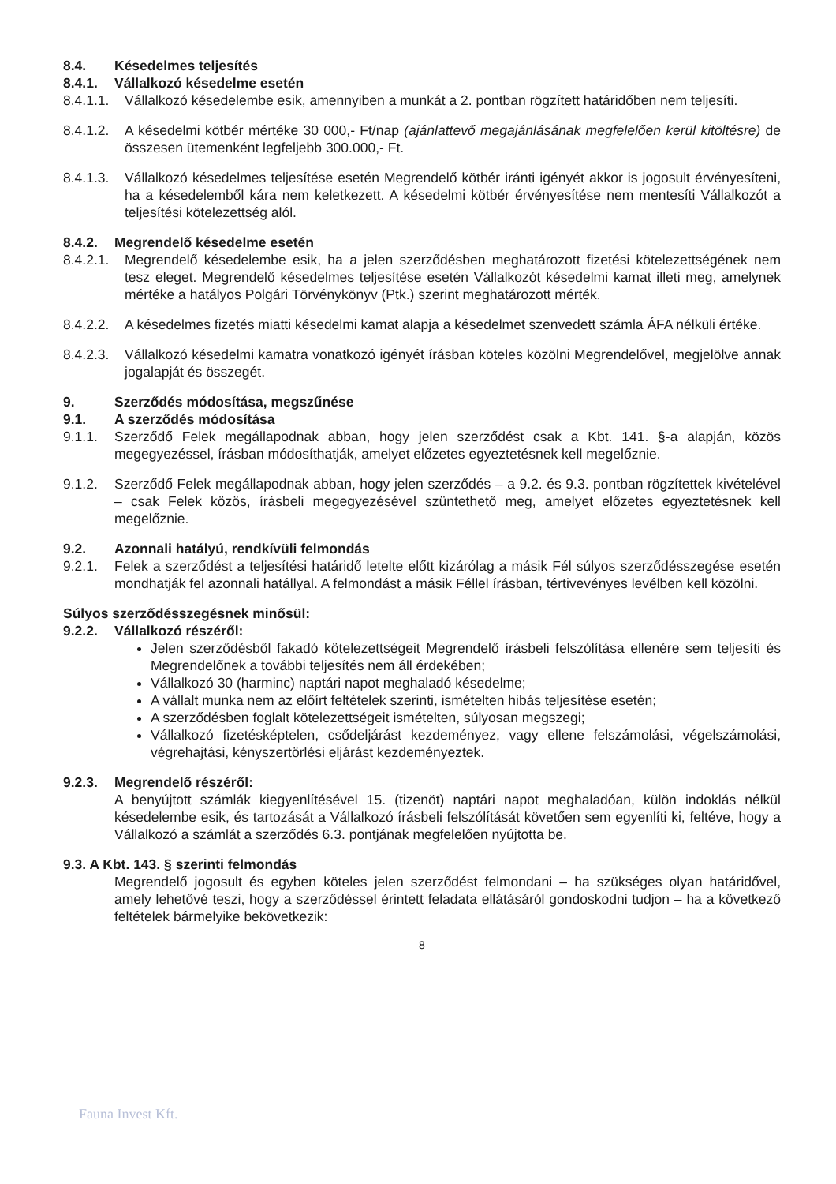8.4. Késedelmes teljesítés
8.4.1. Vállalkozó késedelme esetén
8.4.1.1.
Vállalkozó késedelembe esik, amennyiben a munkát a 2. pontban rögzített határidőben nem teljesíti.
8.4.1.2.
A késedelmi kötbér mértéke 30 000,- Ft/nap (ajánlattevő megajánlásának megfelelően kerül kitöltésre) de összesen ütemenként legfeljebb 300.000,- Ft.
8.4.1.3.
Vállalkozó késedelmes teljesítése esetén Megrendelő kötbér iránti igényét akkor is jogosult érvényesíteni, ha a késedelemből kára nem keletkezett. A késedelmi kötbér érvényesítése nem mentesíti Vállalkozót a teljesítési kötelezettség alól.
8.4.2. Megrendelő késedelme esetén
8.4.2.1.
Megrendelő késedelembe esik, ha a jelen szerződésben meghatározott fizetési kötelezettségének nem tesz eleget. Megrendelő késedelmes teljesítése esetén Vállalkozót késedelmi kamat illeti meg, amelynek mértéke a hatályos Polgári Törvénykönyv (Ptk.) szerint meghatározott mérték.
8.4.2.2.
A késedelmes fizetés miatti késedelmi kamat alapja a késedelmet szenvedett számla ÁFA nélküli értéke.
8.4.2.3.
Vállalkozó késedelmi kamatra vonatkozó igényét írásban köteles közölni Megrendelővel, megjelölve annak jogalapját és összegét.
9. Szerződés módosítása, megszűnése
9.1. A szerződés módosítása
9.1.1. Szerződő Felek megállapodnak abban, hogy jelen szerződést csak a Kbt. 141. §-a alapján, közös megegyezéssel, írásban módosíthatják, amelyet előzetes egyeztetésnek kell megelőznie.
9.1.2. Szerződő Felek megállapodnak abban, hogy jelen szerződés – a 9.2. és 9.3. pontban rögzítettek kivételével – csak Felek közös, írásbeli megegyezésével szüntethető meg, amelyet előzetes egyeztetésnek kell megelőznie.
9.2. Azonnali hatályú, rendkívüli felmondás
9.2.1. Felek a szerződést a teljesítési határidő letelte előtt kizárólag a másik Fél súlyos szerződésszegése esetén mondhatják fel azonnali hatállyal. A felmondást a másik Féllel írásban, tértivevényes levélben kell közölni.
Súlyos szerződésszegésnek minősül:
9.2.2. Vállalkozó részéről:
Jelen szerződésből fakadó kötelezettségeit Megrendelő írásbeli felszólítása ellenére sem teljesíti és Megrendelőnek a további teljesítés nem áll érdekében;
Vállalkozó 30 (harminc) naptári napot meghaladó késedelme;
A vállalt munka nem az előírt feltételek szerinti, ismételten hibás teljesítése esetén;
A szerződésben foglalt kötelezettségeit ismételten, súlyosan megszegi;
Vállalkozó fizetésképtelen, csődeljárást kezdeményez, vagy ellene felszámolási, végelszámolási, végrehajtási, kényszertörlési eljárást kezdeményeztek.
9.2.3. Megrendelő részéről:
A benyújtott számlák kiegyenlítésével 15. (tizenöt) naptári napot meghaladóan, külön indoklás nélkül késedelembe esik, és tartozását a Vállalkozó írásbeli felszólítását követően sem egyenlíti ki, feltéve, hogy a Vállalkozó a számlát a szerződés 6.3. pontjának megfelelően nyújtotta be.
9.3. A Kbt. 143. § szerinti felmondás
Megrendelő jogosult és egyben köteles jelen szerződést felmondani – ha szükséges olyan határidővel, amely lehetővé teszi, hogy a szerződéssel érintett feladata ellátásáról gondoskodni tudjon – ha a következő feltételek bármelyike bekövetkezik:
8
Fauna Invest Kft.